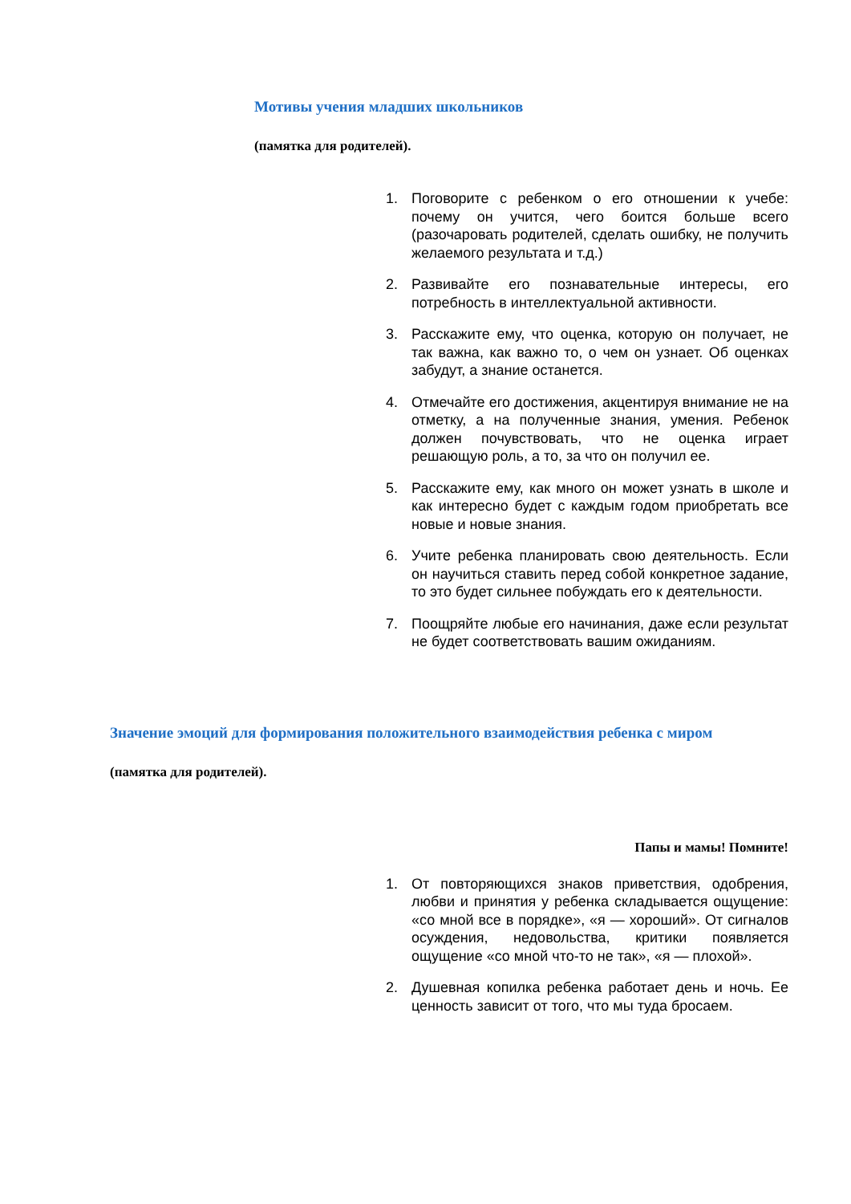Мотивы учения младших школьников
(памятка для родителей).
1. Поговорите с ребенком о его отношении к учебе: почему он учится, чего боится больше всего (разочаровать родителей, сделать ошибку, не получить желаемого результата и т.д.)
2. Развивайте его познавательные интересы, его потребность в интеллектуальной активности.
3. Расскажите ему, что оценка, которую он получает, не так важна, как важно то, о чем он узнает. Об оценках забудут, а знание останется.
4. Отмечайте его достижения, акцентируя внимание не на отметку, а на полученные знания, умения. Ребенок должен почувствовать, что не оценка играет решающую роль, а то, за что он получил ее.
5. Расскажите ему, как много он может узнать в школе и как интересно будет с каждым годом приобретать все новые и новые знания.
6. Учите ребенка планировать свою деятельность. Если он научиться ставить перед собой конкретное задание, то это будет сильнее побуждать его к деятельности.
7. Поощряйте любые его начинания, даже если результат не будет соответствовать вашим ожиданиям.
Значение эмоций для формирования положительного взаимодействия ребенка с миром
(памятка для родителей).
Папы и мамы! Помните!
1. От повторяющихся знаков приветствия, одобрения, любви и принятия у ребенка складывается ощущение: «со мной все в порядке», «я — хороший». От сигналов осуждения, недовольства, критики появляется ощущение «со мной что-то не так», «я — плохой».
2. Душевная копилка ребенка работает день и ночь. Ее ценность зависит от того, что мы туда бросаем.